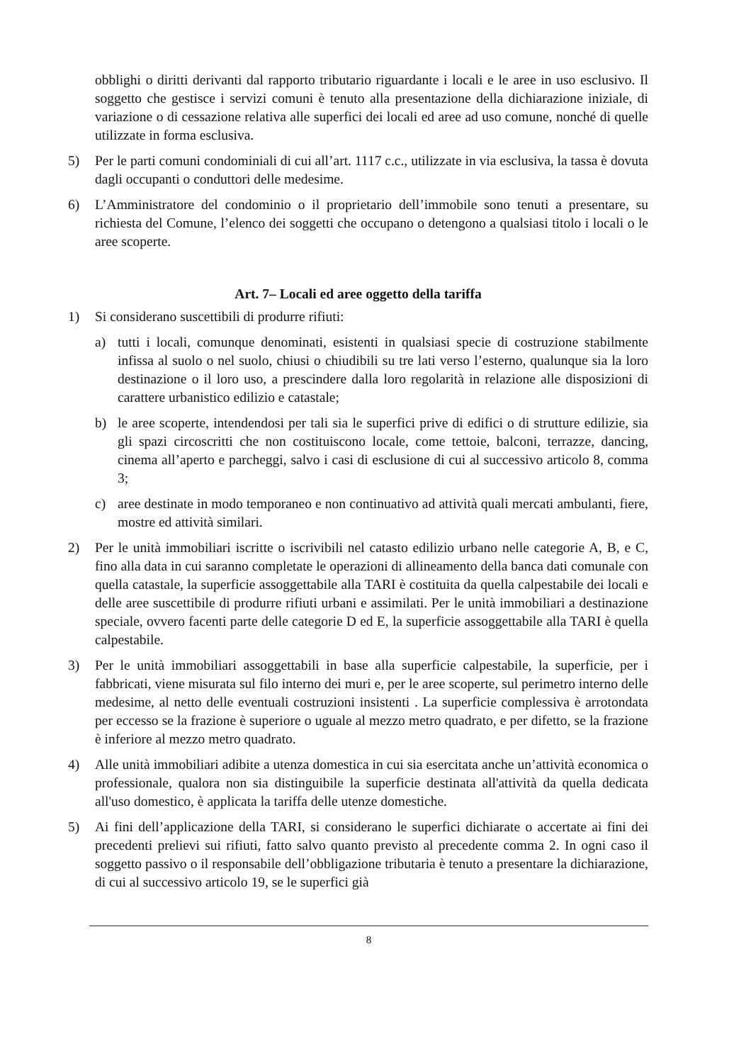obblighi o diritti derivanti dal rapporto tributario riguardante i locali e le aree in uso esclusivo. Il soggetto che gestisce i servizi comuni è tenuto alla presentazione della dichiarazione iniziale, di variazione o di cessazione relativa alle superfici dei locali ed aree ad uso comune, nonché di quelle utilizzate in forma esclusiva.
5) Per le parti comuni condominiali di cui all’art. 1117 c.c., utilizzate in via esclusiva, la tassa è dovuta dagli occupanti o conduttori delle medesime.
6) L’Amministratore del condominio o il proprietario dell’immobile sono tenuti a presentare, su richiesta del Comune, l’elenco dei soggetti che occupano o detengono a qualsiasi titolo i locali o le aree scoperte.
Art. 7– Locali ed aree oggetto della tariffa
1) Si considerano suscettibili di produrre rifiuti:
a) tutti i locali, comunque denominati, esistenti in qualsiasi specie di costruzione stabilmente infissa al suolo o nel suolo, chiusi o chiudibili su tre lati verso l’esterno, qualunque sia la loro destinazione o il loro uso, a prescindere dalla loro regolarità in relazione alle disposizioni di carattere urbanistico edilizio e catastale;
b) le aree scoperte, intendendosi per tali sia le superfici prive di edifici o di strutture edilizie, sia gli spazi circoscritti che non costituiscono locale, come tettoie, balconi, terrazze, dancing, cinema all’aperto e parcheggi, salvo i casi di esclusione di cui al successivo articolo 8, comma 3;
c) aree destinate in modo temporaneo e non continuativo ad attività quali mercati ambulanti, fiere, mostre ed attività similari.
2) Per le unità immobiliari iscritte o iscrivibili nel catasto edilizio urbano nelle categorie A, B, e C, fino alla data in cui saranno completate le operazioni di allineamento della banca dati comunale con quella catastale, la superficie assoggettabile alla TARI è costituita da quella calpestabile dei locali e delle aree suscettibile di produrre rifiuti urbani e assimilati. Per le unità immobiliari a destinazione speciale, ovvero facenti parte delle categorie D ed E, la superficie assoggettabile alla TARI è quella calpestabile.
3) Per le unità immobiliari assoggettabili in base alla superficie calpestabile, la superficie, per i fabbricati, viene misurata sul filo interno dei muri e, per le aree scoperte, sul perimetro interno delle medesime, al netto delle eventuali costruzioni insistenti . La superficie complessiva è arrotondata per eccesso se la frazione è superiore o uguale al mezzo metro quadrato, e per difetto, se la frazione è inferiore al mezzo metro quadrato.
4) Alle unità immobiliari adibite a utenza domestica in cui sia esercitata anche un’attività economica o professionale, qualora non sia distinguibile la superficie destinata all'attività da quella dedicata all'uso domestico, è applicata la tariffa delle utenze domestiche.
5) Ai fini dell’applicazione della TARI, si considerano le superfici dichiarate o accertate ai fini dei precedenti prelievi sui rifiuti, fatto salvo quanto previsto al precedente comma 2. In ogni caso il soggetto passivo o il responsabile dell’obbligazione tributaria è tenuto a presentare la dichiarazione, di cui al successivo articolo 19, se le superfici già
8